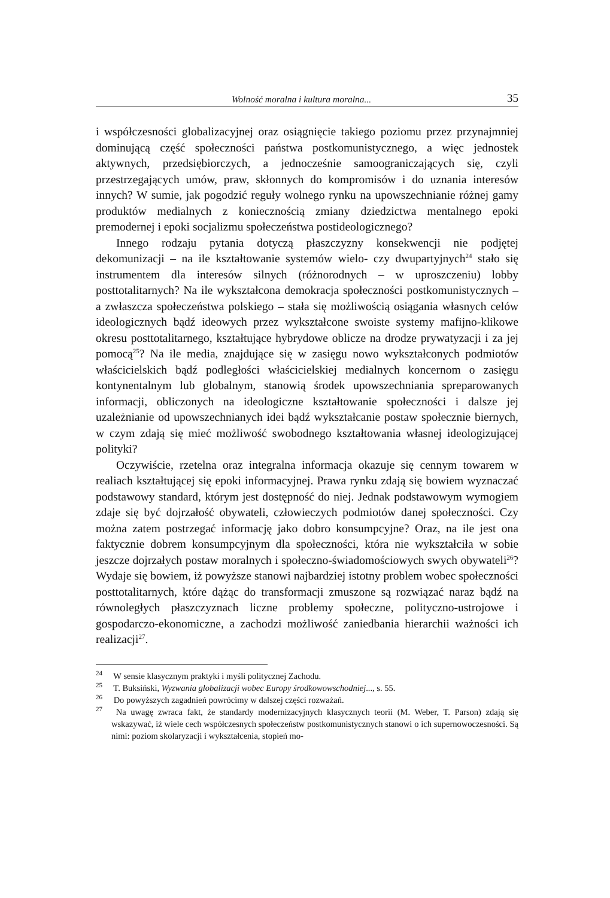Wolność moralna i kultura moralna... 35
i współczesności globalizacyjnej oraz osiągnięcie takiego poziomu przez przynajmniej dominującą część społeczności państwa postkomunistycznego, a więc jednostek aktywnych, przedsiębiorczych, a jednocześnie samoograniczających się, czyli przestrzegających umów, praw, skłonnych do kompromisów i do uznania interesów innych? W sumie, jak pogodzić reguły wolnego rynku na upowszechnianie różnej gamy produktów medialnych z koniecznością zmiany dziedzictwa mentalnego epoki premodernej i epoki socjalizmu społeczeństwa postideologicznego?
Innego rodzaju pytania dotyczą płaszczyzny konsekwencji nie podjętej dekomunizacji – na ile kształtowanie systemów wielo- czy dwupartyjnych<sup>24</sup> stało się instrumentem dla interesów silnych (różnorodnych – w uproszczeniu) lobby posttotalitarnych? Na ile wykształcona demokracja społeczności postkomunistycznych – a zwłaszcza społeczeństwa polskiego – stała się możliwością osiągania własnych celów ideologicznych bądź ideowych przez wykształcone swoiste systemy mafijno-klikowe okresu posttotalitarnego, kształtujące hybrydowe oblicze na drodze prywatyzacji i za jej pomocą<sup>25</sup>? Na ile media, znajdujące się w zasięgu nowo wykształconych podmiotów właścicielskich bądź podległości właścicielskiej medialnych koncernom o zasięgu kontynentalnym lub globalnym, stanowią środek upowszechniania spreparowanych informacji, obliczonych na ideologiczne kształtowanie społeczności i dalsze jej uzależnianie od upowszechnianych idei bądź wykształcanie postaw społecznie biernych, w czym zdają się mieć możliwość swobodnego kształtowania własnej ideologizującej polityki?
Oczywiście, rzetelna oraz integralna informacja okazuje się cennym towarem w realiach kształtującej się epoki informacyjnej. Prawa rynku zdają się bowiem wyznaczać podstawowy standard, którym jest dostępność do niej. Jednak podstawowym wymogiem zdaje się być dojrzałość obywateli, człowieczych podmiotów danej społeczności. Czy można zatem postrzegać informację jako dobro konsumpcyjne? Oraz, na ile jest ona faktycznie dobrem konsumpcyjnym dla społeczności, która nie wykształciła w sobie jeszcze dojrzałych postaw moralnych i społeczno-świadomościowych swych obywateli<sup>26</sup>? Wydaje się bowiem, iż powyższe stanowi najbardziej istotny problem wobec społeczności posttotalitarnych, które dążąc do transformacji zmuszone są rozwiązać naraz bądź na równoległych płaszczyznach liczne problemy społeczne, polityczno-ustrojowe i gospodarczo-ekonomiczne, a zachodzi możliwość zaniedbania hierarchii ważności ich realizacji<sup>27</sup>.
<sup>24</sup> W sensie klasycznym praktyki i myśli politycznej Zachodu.
<sup>25</sup> T. Buksiński, Wyzwania globalizacji wobec Europy środkowowschodniej..., s. 55.
<sup>26</sup> Do powyższych zagadnień powrócimy w dalszej części rozważań.
<sup>27</sup> Na uwagę zwraca fakt, że standardy modernizacyjnych klasycznych teorii (M. Weber, T. Parson) zdają się wskazywać, iż wiele cech współczesnych społeczeństw postkomunistycznych stanowi o ich supernowoczesności. Są nimi: poziom skolaryzacji i wykształcenia, stopień mo-